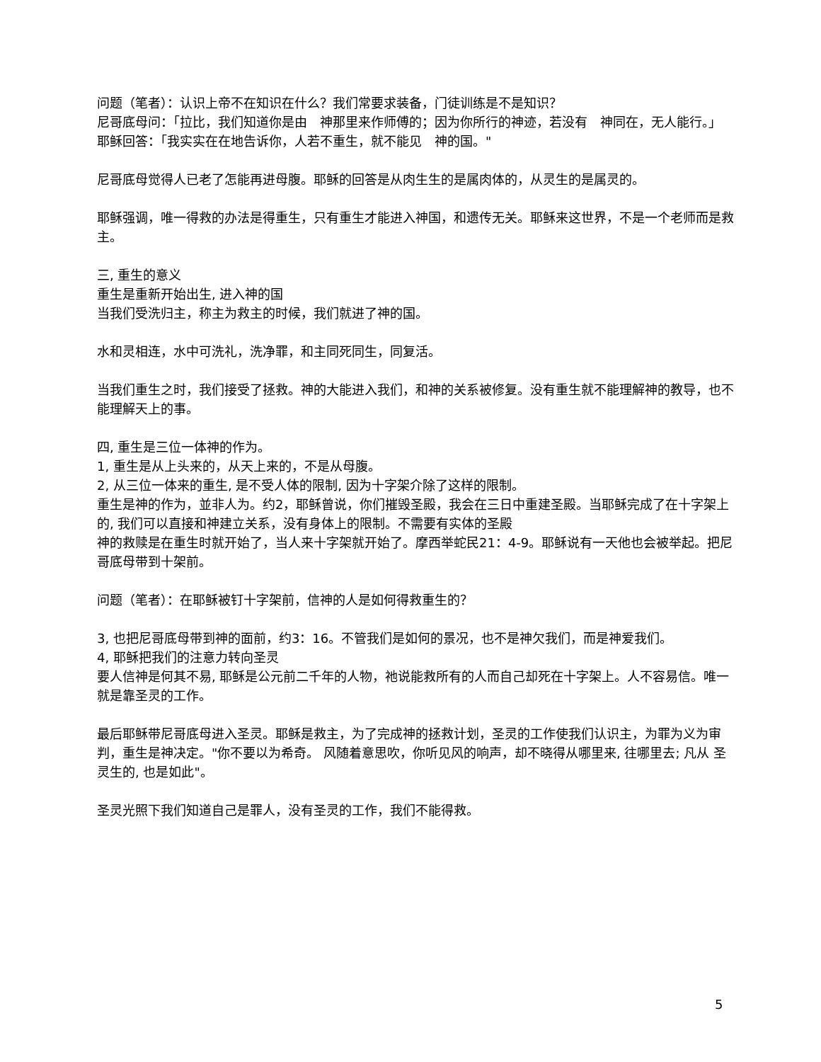问题（笔者）：认识上帝不在知识在什么？我们常要求装备，门徒训练是不是知识？
尼哥底母问：「拉比，我们知道你是由　神那里来作师傅的；因为你所行的神迹，若没有　神同在，无人能行。」
耶稣回答：「我实实在在地告诉你，人若不重生，就不能见　神的国。"
尼哥底母觉得人已老了怎能再进母腹。耶稣的回答是从肉生生的是属肉体的，从灵生的是属灵的。
耶稣强调，唯一得救的办法是得重生，只有重生才能进入神国，和遗传无关。耶稣来这世界，不是一个老师而是救主。
三, 重生的意义
重生是重新开始出生, 进入神的国
当我们受洗归主，称主为救主的时候，我们就进了神的国。
水和灵相连，水中可洗礼，洗净罪，和主同死同生，同复活。
当我们重生之时，我们接受了拯救。神的大能进入我们，和神的关系被修复。没有重生就不能理解神的教导，也不能理解天上的事。
四, 重生是三位一体神的作为。
1, 重生是从上头来的，从天上来的，不是从母腹。
2, 从三位一体来的重生, 是不受人体的限制, 因为十字架介除了这样的限制。
重生是神的作为，並非人为。约2，耶稣曾说，你们摧毁圣殿，我会在三日中重建圣殿。当耶稣完成了在十字架上的, 我们可以直接和神建立关系，没有身体上的限制。不需要有实体的圣殿
神的救赎是在重生时就开始了，当人来十字架就开始了。摩西举蛇民21：4-9。耶稣说有一天他也会被举起。把尼哥底母带到十架前。
问题（笔者）：在耶稣被钉十字架前，信神的人是如何得救重生的？
3, 也把尼哥底母带到神的面前，约3：16。不管我们是如何的景况，也不是神欠我们，而是神爱我们。
4, 耶稣把我们的注意力转向圣灵
要人信神是何其不易, 耶稣是公元前二千年的人物，祂说能救所有的人而自己却死在十字架上。人不容易信。唯一就是靠圣灵的工作。
最后耶稣带尼哥底母进入圣灵。耶稣是救主，为了完成神的拯救计划，圣灵的工作使我们认识主，为罪为义为审判，重生是神决定。"你不要以为希奇。 风随着意思吹，你听见风的响声，却不晓得从哪里来, 往哪里去; 凡从 圣 灵生的, 也是如此"。
圣灵光照下我们知道自己是罪人，没有圣灵的工作，我们不能得救。
5